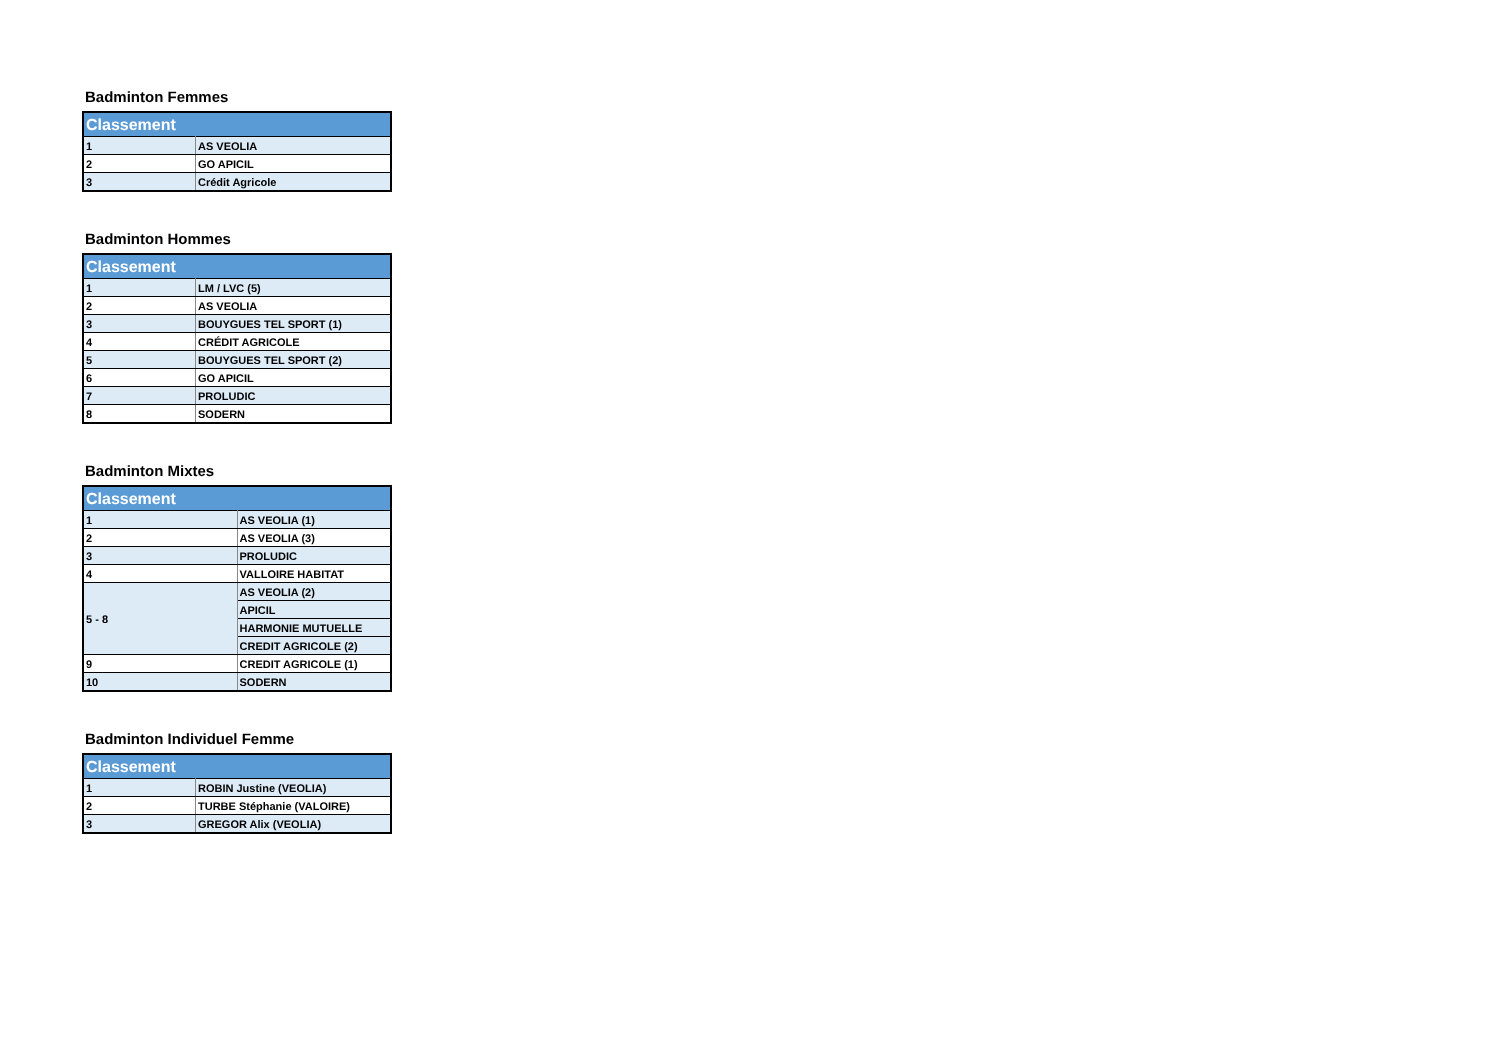Badminton Femmes
| Classement | |
| --- | --- |
| 1 | AS VEOLIA |
| 2 | GO APICIL |
| 3 | Crédit Agricole |
Badminton Hommes
| Classement | |
| --- | --- |
| 1 | LM / LVC (5) |
| 2 | AS VEOLIA |
| 3 | BOUYGUES TEL SPORT (1) |
| 4 | CRÉDIT AGRICOLE |
| 5 | BOUYGUES TEL SPORT (2) |
| 6 | GO APICIL |
| 7 | PROLUDIC |
| 8 | SODERN |
Badminton Mixtes
| Classement | |
| --- | --- |
| 1 | AS VEOLIA (1) |
| 2 | AS VEOLIA (3) |
| 3 | PROLUDIC |
| 4 | VALLOIRE HABITAT |
| 5 - 8 | AS VEOLIA (2) |
| | APICIL |
| | HARMONIE MUTUELLE |
| | CREDIT AGRICOLE (2) |
| 9 | CREDIT AGRICOLE (1) |
| 10 | SODERN |
Badminton Individuel Femme
| Classement | |
| --- | --- |
| 1 | ROBIN Justine (VEOLIA) |
| 2 | TURBE Stéphanie (VALOIRE) |
| 3 | GREGOR Alix (VEOLIA) |